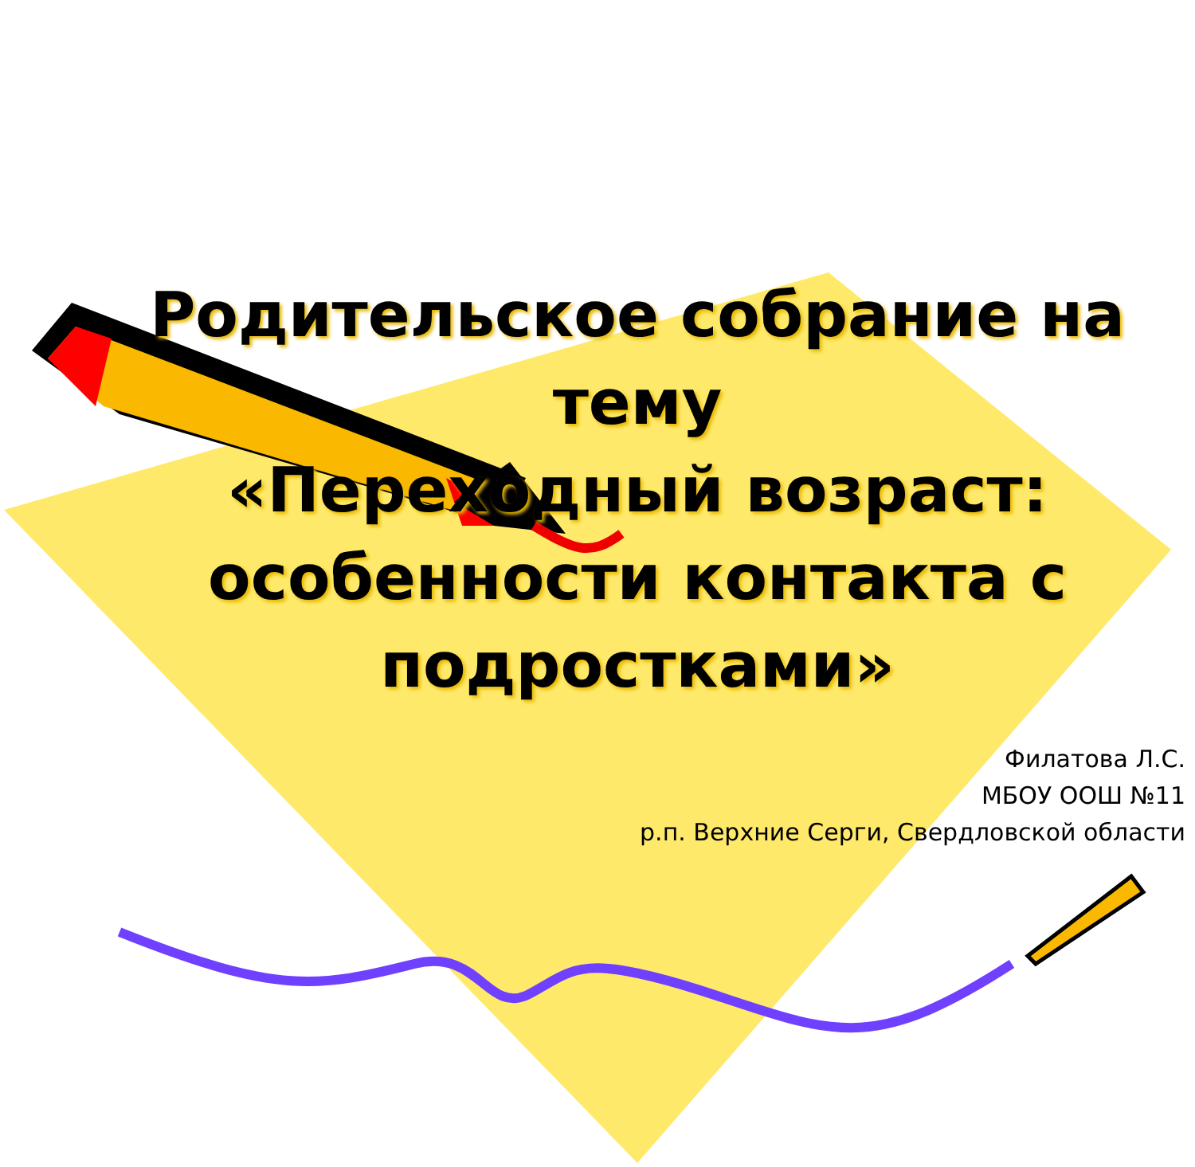Родительское собрание на тему
«Переходный возраст: особенности контакта с подростками»
Филатова Л.С.
МБОУ ООШ №11
р.п. Верхние Серги, Свердловской области